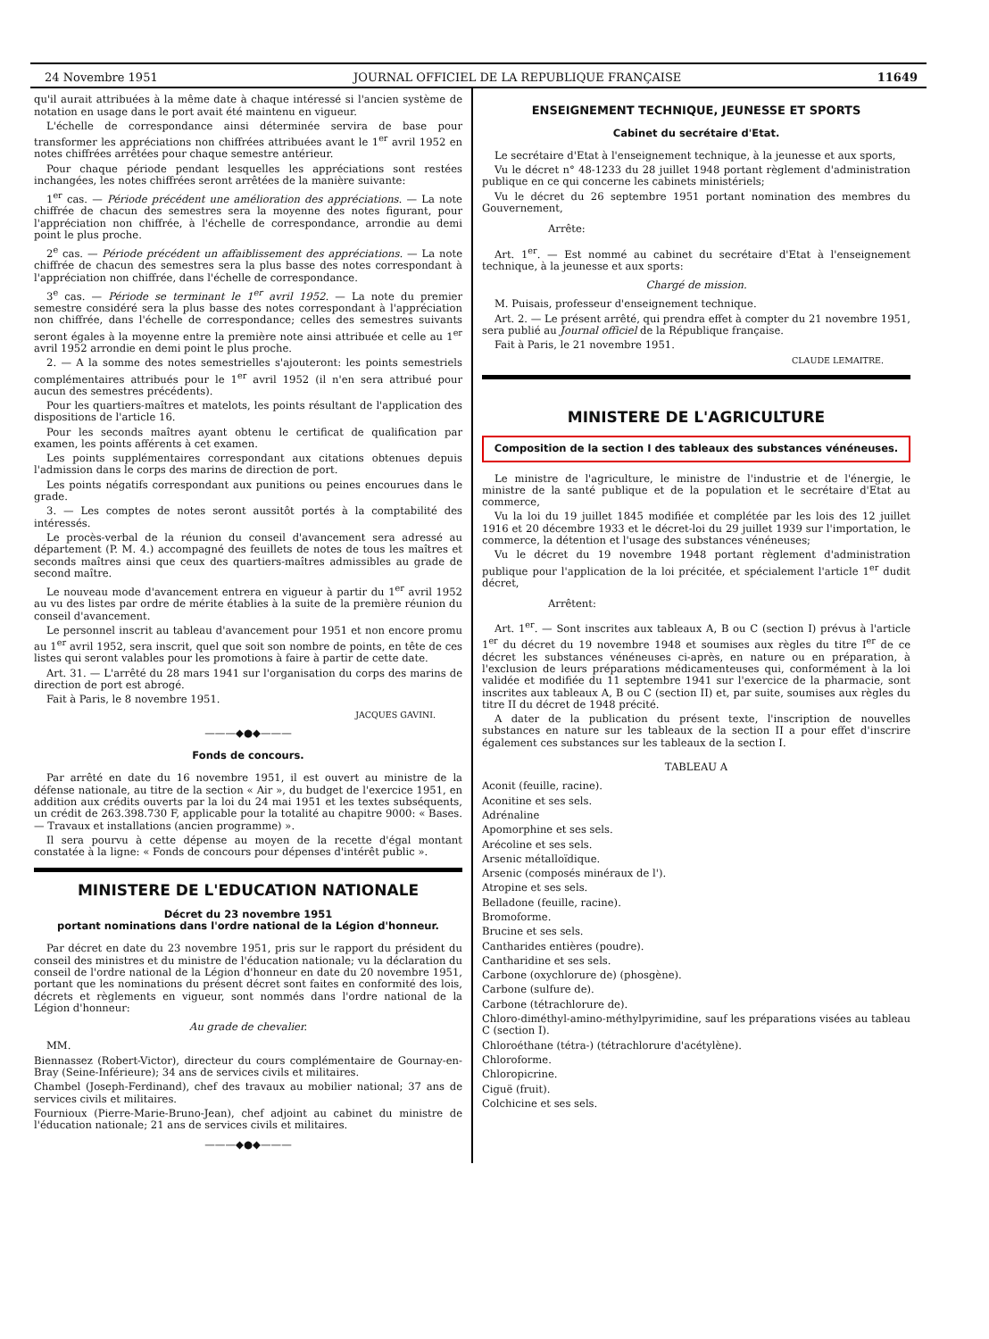24 Novembre 1951 JOURNAL OFFICIEL DE LA REPUBLIQUE FRANÇAISE 11649
qu'il aurait attribuées à la même date à chaque intéressé si l'ancien système de notation en usage dans le port avait été maintenu en vigueur.
L'échelle de correspondance ainsi déterminée servira de base pour transformer les appréciations non chiffrées attribuées avant le 1<sup>er</sup> avril 1952 en notes chiffrées arrêtées pour chaque semestre antérieur.
Pour chaque période pendant lesquelles les appréciations sont restées inchangées, les notes chiffrées seront arrêtées de la manière suivante:
1<sup>er</sup> cas. — Période précédent une amélioration des appréciations. — La note chiffrée de chacun des semestres sera la moyenne des notes figurant, pour l'appréciation non chiffrée, à l'échelle de correspondance, arrondie au demi point le plus proche.
2<sup>e</sup> cas. — Période précédent un affaiblissement des appréciations. — La note chiffrée de chacun des semestres sera la plus basse des notes correspondant à l'appréciation non chiffrée, dans l'échelle de correspondance.
3<sup>e</sup> cas. — Période se terminant le 1<sup>er</sup> avril 1952. — La note du premier semestre considéré sera la plus basse des notes correspondant à l'appréciation non chiffrée, dans l'échelle de correspondance; celles des semestres suivants seront égales à la moyenne entre la première note ainsi attribuée et celle au 1<sup>er</sup> avril 1952 arrondie en demi point le plus proche.
2. — A la somme des notes semestrielles s'ajouteront: les points semestriels complémentaires attribués pour le 1<sup>er</sup> avril 1952 (il n'en sera attribué pour aucun des semestres précédents).
Pour les quartiers-maîtres et matelots, les points résultant de l'application des dispositions de l'article 16.
Pour les seconds maîtres ayant obtenu le certificat de qualification par examen, les points afférents à cet examen.
Les points supplémentaires correspondant aux citations obtenues depuis l'admission dans le corps des marins de direction de port.
Les points négatifs correspondant aux punitions ou peines encourues dans le grade.
3. — Les comptes de notes seront aussitôt portés à la comptabilité des intéressés.
Le procès-verbal de la réunion du conseil d'avancement sera adressé au département (P. M. 4.) accompagné des feuillets de notes de tous les maîtres et seconds maîtres ainsi que ceux des quartiers-maîtres admissibles au grade de second maître.
Le nouveau mode d'avancement entrera en vigueur à partir du 1<sup>er</sup> avril 1952 au vu des listes par ordre de mérite établies à la suite de la première réunion du conseil d'avancement.
Le personnel inscrit au tableau d'avancement pour 1951 et non encore promu au 1<sup>er</sup> avril 1952, sera inscrit, quel que soit son nombre de points, en tête de ces listes qui seront valables pour les promotions à faire à partir de cette date.
Art. 31. — L'arrêté du 28 mars 1941 sur l'organisation du corps des marins de direction de port est abrogé.
Fait à Paris, le 8 novembre 1951.
JACQUES GAVINI.
———◆●◆———
Fonds de concours.
Par arrêté en date du 16 novembre 1951, il est ouvert au ministre de la défense nationale, au titre de la section « Air », du budget de l'exercice 1951, en addition aux crédits ouverts par la loi du 24 mai 1951 et les textes subséquents, un crédit de 263.398.730 F, applicable pour la totalité au chapitre 9000: « Bases. — Travaux et installations (ancien programme) ».
Il sera pourvu à cette dépense au moyen de la recette d'égal montant constatée à la ligne: « Fonds de concours pour dépenses d'intérêt public ».
MINISTERE DE L'EDUCATION NATIONALE
Décret du 23 novembre 1951
portant nominations dans l'ordre national de la Légion d'honneur.
Par décret en date du 23 novembre 1951, pris sur le rapport du président du conseil des ministres et du ministre de l'éducation nationale; vu la déclaration du conseil de l'ordre national de la Légion d'honneur en date du 20 novembre 1951, portant que les nominations du présent décret sont faites en conformité des lois, décrets et règlements en vigueur, sont nommés dans l'ordre national de la Légion d'honneur:
Au grade de chevalier.
MM.
Biennassez (Robert-Victor), directeur du cours complémentaire de Gournay-en-Bray (Seine-Inférieure); 34 ans de services civils et militaires.
Chambel (Joseph-Ferdinand), chef des travaux au mobilier national; 37 ans de services civils et militaires.
Fournioux (Pierre-Marie-Bruno-Jean), chef adjoint au cabinet du ministre de l'éducation nationale; 21 ans de services civils et militaires.
———◆●◆———
ENSEIGNEMENT TECHNIQUE, JEUNESSE ET SPORTS
Cabinet du secrétaire d'Etat.
Le secrétaire d'Etat à l'enseignement technique, à la jeunesse et aux sports,
Vu le décret n° 48-1233 du 28 juillet 1948 portant règlement d'administration publique en ce qui concerne les cabinets ministériels;
Vu le décret du 26 septembre 1951 portant nomination des membres du Gouvernement,
Arrête:
Art. 1<sup>er</sup>. — Est nommé au cabinet du secrétaire d'Etat à l'enseignement technique, à la jeunesse et aux sports:
Chargé de mission.
M. Puisais, professeur d'enseignement technique.
Art. 2. — Le présent arrêté, qui prendra effet à compter du 21 novembre 1951, sera publié au Journal officiel de la République française.
Fait à Paris, le 21 novembre 1951.
CLAUDE LEMAITRE.
MINISTERE DE L'AGRICULTURE
Composition de la section I des tableaux des substances vénéneuses.
Le ministre de l'agriculture, le ministre de l'industrie et de l'énergie, le ministre de la santé publique et de la population et le secrétaire d'Etat au commerce,
Vu la loi du 19 juillet 1845 modifiée et complétée par les lois des 12 juillet 1916 et 20 décembre 1933 et le décret-loi du 29 juillet 1939 sur l'importation, le commerce, la détention et l'usage des substances vénéneuses;
Vu le décret du 19 novembre 1948 portant règlement d'administration publique pour l'application de la loi précitée, et spécialement l'article 1<sup>er</sup> dudit décret,
Arrêtent:
Art. 1<sup>er</sup>. — Sont inscrites aux tableaux A, B ou C (section I) prévus à l'article 1<sup>er</sup> du décret du 19 novembre 1948 et soumises aux règles du titre I<sup>er</sup> de ce décret les substances vénéneuses ci-après, en nature ou en préparation, à l'exclusion de leurs préparations médicamenteuses qui, conformément à la loi validée et modifiée du 11 septembre 1941 sur l'exercice de la pharmacie, sont inscrites aux tableaux A, B ou C (section II) et, par suite, soumises aux règles du titre II du décret de 1948 précité.
A dater de la publication du présent texte, l'inscription de nouvelles substances en nature sur les tableaux de la section II a pour effet d'inscrire également ces substances sur les tableaux de la section I.
TABLEAU A
Aconit (feuille, racine).
Aconitine et ses sels.
Adrénaline
Apomorphine et ses sels.
Arécoline et ses sels.
Arsenic métalloïdique.
Arsenic (composés minéraux de l').
Atropine et ses sels.
Belladone (feuille, racine).
Bromoforme.
Brucine et ses sels.
Cantharides entières (poudre).
Cantharidine et ses sels.
Carbone (oxychlorure de) (phosgène).
Carbone (sulfure de).
Carbone (tétrachlorure de).
Chloro-diméthyl-amino-méthylpyrimidine, sauf les préparations visées au tableau C (section I).
Chloroéthane (tétra-) (tétrachlorure d'acétylène).
Chloroforme.
Chloropicrine.
Ciguë (fruit).
Colchicine et ses sels.